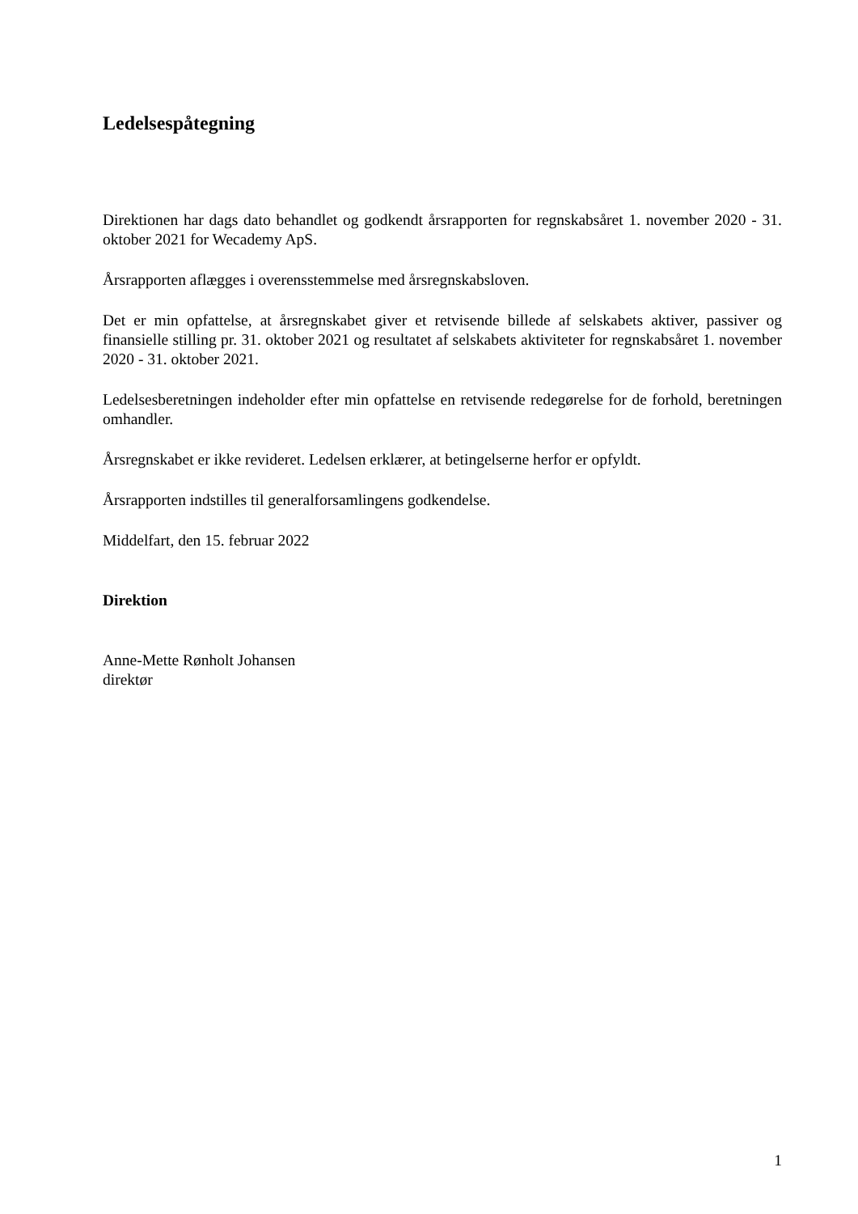Ledelsespåtegning
Direktionen har dags dato behandlet og godkendt årsrapporten for regnskabsåret 1. november 2020 - 31. oktober 2021 for Wecademy ApS.
Årsrapporten aflægges i overensstemmelse med årsregnskabsloven.
Det er min opfattelse, at årsregnskabet giver et retvisende billede af selskabets aktiver, passiver og finansielle stilling pr. 31. oktober 2021 og resultatet af selskabets aktiviteter for regnskabsåret 1. november 2020 - 31. oktober 2021.
Ledelsesberetningen indeholder efter min opfattelse en retvisende redegørelse for de forhold, be­retningen omhandler.
Årsregnskabet er ikke revideret. Ledelsen erklærer, at betingelserne herfor er opfyldt.
Årsrapporten indstilles til generalforsamlingens godkendelse.
Middelfart, den 15. februar 2022
Direktion
Anne-Mette Rønholt Johansen
direktør
1